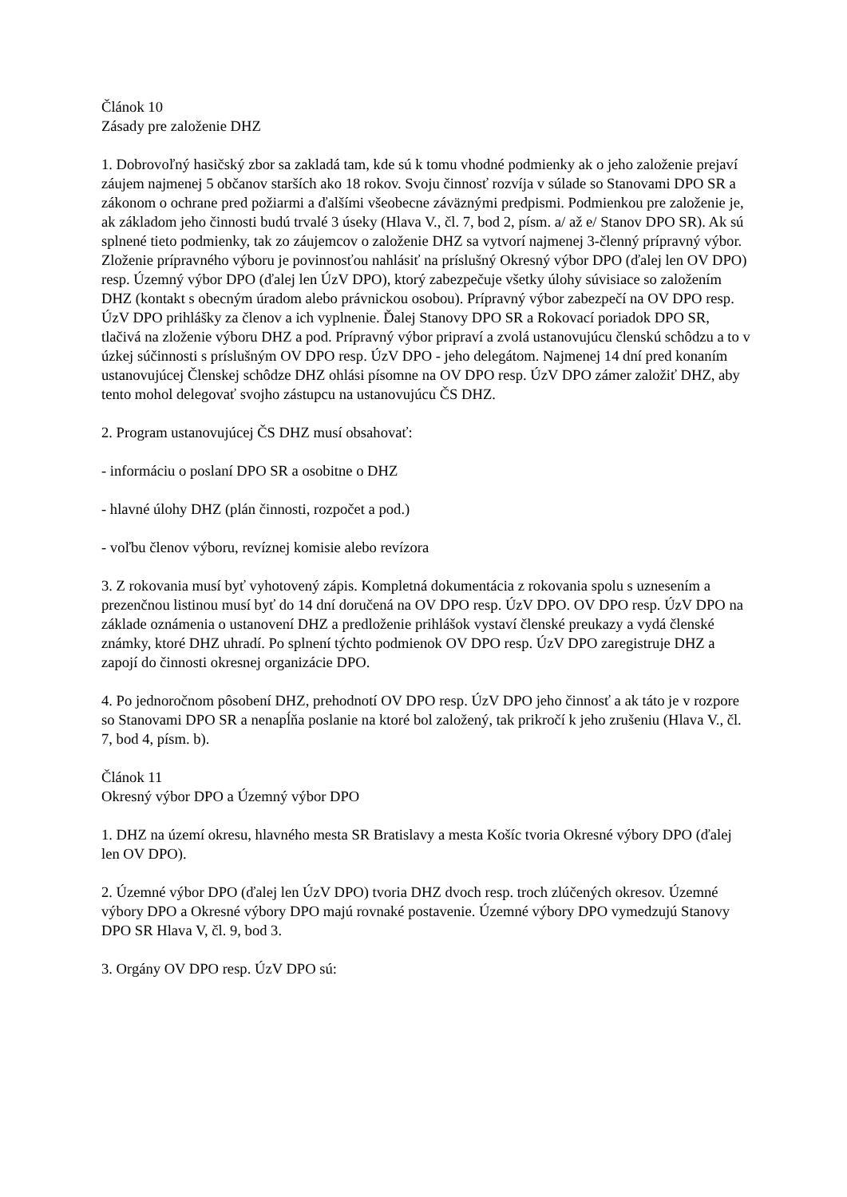Článok 10
Zásady pre založenie DHZ
1. Dobrovoľný hasičský zbor sa zakladá tam, kde sú k tomu vhodné podmienky ak o jeho založenie prejaví záujem najmenej 5 občanov starších ako 18 rokov. Svoju činnosť rozvíja v súlade so Stanovami DPO SR a zákonom o ochrane pred požiarmi a ďalšími všeobecne záväznými predpismi. Podmienkou pre založenie je, ak základom jeho činnosti budú trvalé 3 úseky (Hlava V., čl. 7, bod 2, písm. a/ až e/ Stanov DPO SR). Ak sú splnené tieto podmienky, tak zo záujemcov o založenie DHZ sa vytvorí najmenej 3-členný prípravný výbor. Zloženie prípravného výboru je povinnosťou nahlásiť na príslušný Okresný výbor DPO (ďalej len OV DPO) resp. Územný výbor DPO (ďalej len ÚzV DPO), ktorý zabezpečuje všetky úlohy súvisiace so založením DHZ (kontakt s obecným úradom alebo právnickou osobou). Prípravný výbor zabezpečí na OV DPO resp. ÚzV DPO prihlášky za členov a ich vyplnenie. Ďalej Stanovy DPO SR a Rokovací poriadok DPO SR, tlačivá na zloženie výboru DHZ a pod. Prípravný výbor pripraví a zvolá ustanovujúcu členskú schôdzu a to v úzkej súčinnosti s príslušným OV DPO resp. ÚzV DPO - jeho delegátom. Najmenej 14 dní pred konaním ustanovujúcej Členskej schôdze DHZ ohlási písomne na OV DPO resp. ÚzV DPO zámer založiť DHZ, aby tento mohol delegovať svojho zástupcu na ustanovujúcu ČS DHZ.
2. Program ustanovujúcej ČS DHZ musí obsahovať:
- informáciu o poslaní DPO SR a osobitne o DHZ
- hlavné úlohy DHZ (plán činnosti, rozpočet a pod.)
- voľbu členov výboru, revíznej komisie alebo revízora
3. Z rokovania musí byť vyhotovený zápis. Kompletná dokumentácia z rokovania spolu s uznesením a prezenčnou listinou musí byť do 14 dní doručená na OV DPO resp. ÚzV DPO. OV DPO resp. ÚzV DPO na základe oznámenia o ustanovení DHZ a predloženie prihlášok vystaví členské preukazy a vydá členské známky, ktoré DHZ uhradí. Po splnení týchto podmienok OV DPO resp. ÚzV DPO zaregistruje DHZ a zapojí do činnosti okresnej organizácie DPO.
4. Po jednoročnom pôsobení DHZ, prehodnotí OV DPO resp. ÚzV DPO jeho činnosť a ak táto je v rozpore so Stanovami DPO SR a nenapĺňa poslanie na ktoré bol založený, tak prikročí k jeho zrušeniu (Hlava V., čl. 7, bod 4, písm. b).
Článok 11
Okresný výbor DPO a Územný výbor DPO
1. DHZ na území okresu, hlavného mesta SR Bratislavy a mesta Košíc tvoria Okresné výbory DPO (ďalej len OV DPO).
2. Územné výbor DPO (ďalej len ÚzV DPO) tvoria DHZ dvoch resp. troch zlúčených okresov. Územné výbory DPO a Okresné výbory DPO majú rovnaké postavenie. Územné výbory DPO vymedzujú Stanovy DPO SR Hlava V, čl. 9, bod 3.
3. Orgány OV DPO resp. ÚzV DPO sú: